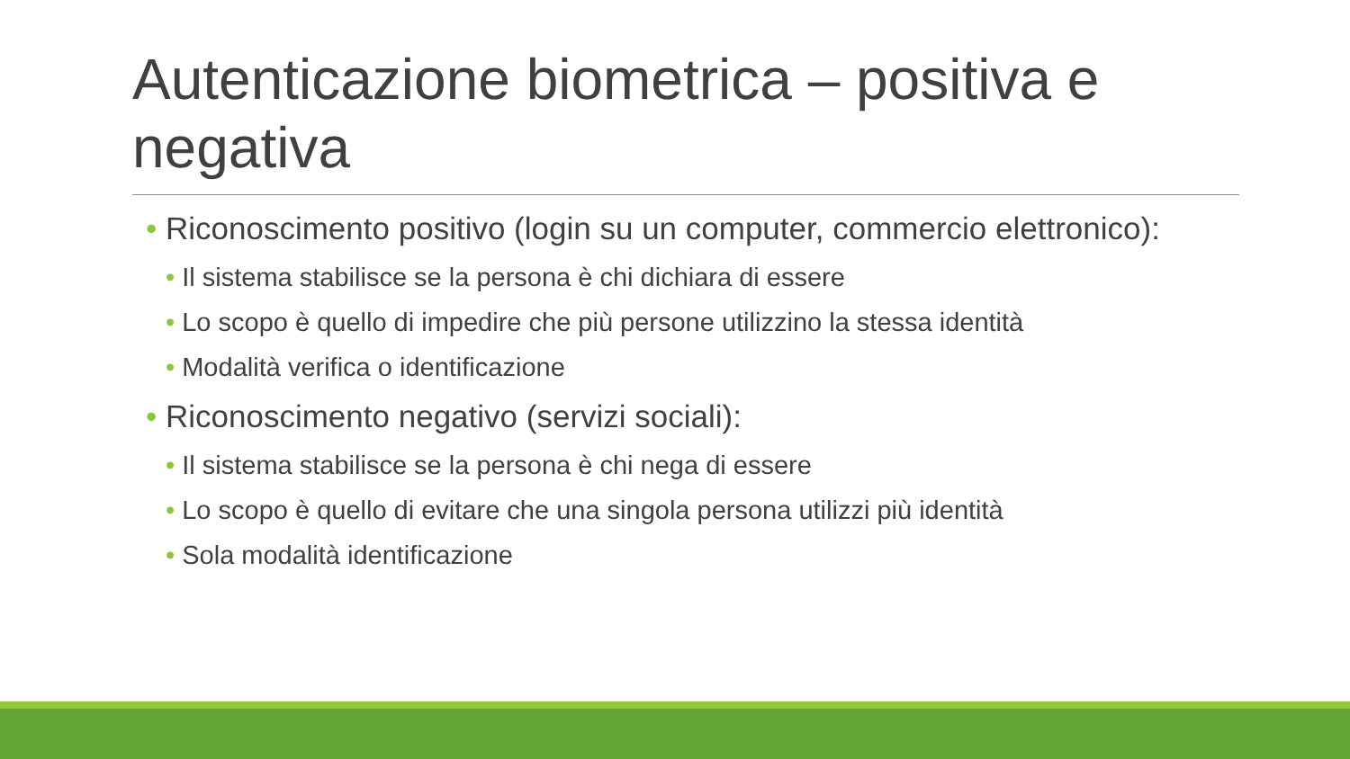Autenticazione biometrica – positiva e negativa
• Riconoscimento positivo (login su un computer, commercio elettronico):
• Il sistema stabilisce se la persona è chi dichiara di essere
• Lo scopo è quello di impedire che più persone utilizzino la stessa identità
• Modalità verifica o identificazione
• Riconoscimento negativo (servizi sociali):
• Il sistema stabilisce se la persona è chi nega di essere
• Lo scopo è quello di evitare che una singola persona utilizzi più identità
• Sola modalità identificazione